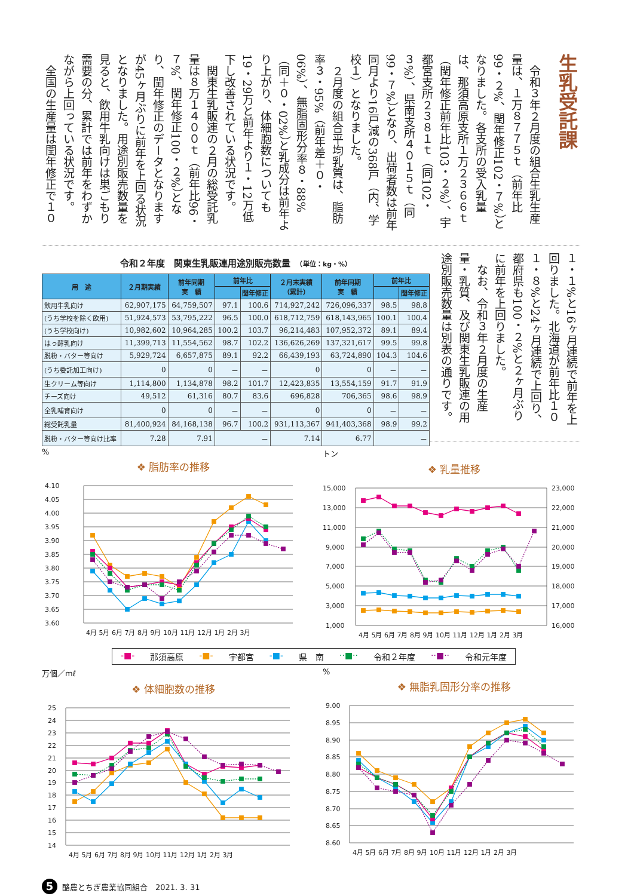生乳受託課
　令和３年２月度の組合生乳生産量は、１万８７７５ｔ（前年比99・２%、閏年修正102・７%）となりました。各支所の受入乳量は、那須高原支所１万２３６６ｔ（閏年修正前年比103・２%）、宇都宮支所２３８１ｔ（同102・３%）、県南支所４０１５ｔ（同99・７%）となり、出荷者数は前年同月より16戸減の368戸（内、学校１）となりました。
　２月度の組合平均乳質は、脂肪率３・95%（前年差＋０・06%）、無脂固形分率８・88%（同＋０・02%）と乳成分は前年より上がり、体細胞数についても19・29万と前年より１・12万低下し改善されている状況です。
　関東生乳販連の２月の総受託乳量は８万１４００ｔ（前年比96・７%、閏年修正100・２%）となり、閏年修正のデータとなりますが45ヶ月ぶりに前年を上回る状況となりました。用途別販売数量を見ると、飲用牛乳向けは巣ごもり需要の分、累計では前年をわずかながら上回っている状況です。
　全国の生産量は閏年修正で１０
１・１%と16ヶ月連続で前年を上回りました。北海道が前年比１０１・８%と24ヶ月連続で上回り、都府県も100・２%と２ヶ月ぶりに前年を上回りました。
　なお、令和３年２月度の生産量・乳質、及び関東生乳販連の用途別販売数量は別表の通りです。
令和２年度　関東生乳販連用途別販売数量　（単位：kg・%）
| 用 途 | ２月期実績 | 前年同期 実 績 | 前年比 | | ２月末実績 （累計） | 前年同期 実 績 | 前年比 | |
| --- | --- | --- | --- | --- | --- | --- | --- | --- |
| | | | | 閏年修正 | | | | 閏年修正 |
| 飲用牛乳向け | 62,907,175 | 64,759,507 | 97.1 | 100.6 | 714,927,242 | 726,096,337 | 98.5 | 98.8 |
| (うち学校を除く飲用) | 51,924,573 | 53,795,222 | 96.5 | 100.0 | 618,712,759 | 618,143,965 | 100.1 | 100.4 |
| (うち学校向け) | 10,982,602 | 10,964,285 | 100.2 | 103.7 | 96,214,483 | 107,952,372 | 89.1 | 89.4 |
| はっ酵乳向け | 11,399,713 | 11,554,562 | 98.7 | 102.2 | 136,626,269 | 137,321,617 | 99.5 | 99.8 |
| 脱粉・バター等向け | 5,929,724 | 6,657,875 | 89.1 | 92.2 | 66,439,193 | 63,724,890 | 104.3 | 104.6 |
| (うち委託加工向け) | 0 | 0 | － | － | 0 | 0 | － | － |
| 生クリーム等向け | 1,114,800 | 1,134,878 | 98.2 | 101.7 | 12,423,835 | 13,554,159 | 91.7 | 91.9 |
| チーズ向け | 49,512 | 61,316 | 80.7 | 83.6 | 696,828 | 706,365 | 98.6 | 98.9 |
| 全乳哺育向け | 0 | 0 | － | － | 0 | 0 | － | － |
| 総受託乳量 | 81,400,924 | 84,168,138 | 96.7 | 100.2 | 931,113,367 | 941,403,368 | 98.9 | 99.2 |
| 脱粉・バター等向け比率 | 7.28 | 7.91 | － | | 7.14 | 6.77 | － | |
%
❖ 脂肪率の推移
4.10
4.05
4.00
3.95
3.90
3.85
3.80
3.75
3.70
3.65
3.60
4月 5月 6月 7月 8月 9月 10月 11月 12月 1月 2月 3月
トン
❖ 乳量推移
15,000
13,000
11,000
9,000
7,000
5,000
3,000
1,000
23,000
22,000
21,000
20,000
19,000
18,000
17,000
16,000
4月 5月 6月 7月 8月 9月 10月 11月 12月 1月 2月 3月
-■- 那須高原 -■- 宇都宮 -■- 県　南 ··■·· 令和２年度 ··■·· 令和元年度
万個／mℓ
❖ 体細胞数の推移
25
24
23
22
21
20
19
18
17
16
15
14
4月 5月 6月 7月 8月 9月 10月 11月 12月 1月 2月 3月
%
❖ 無脂乳固形分率の推移
9.00
8.95
8.90
8.85
8.80
8.75
8.70
8.65
8.60
4月 5月 6月 7月 8月 9月 10月 11月 12月 1月 2月 3月
5 酪農とちぎ農業協同組合　2021. 3. 31